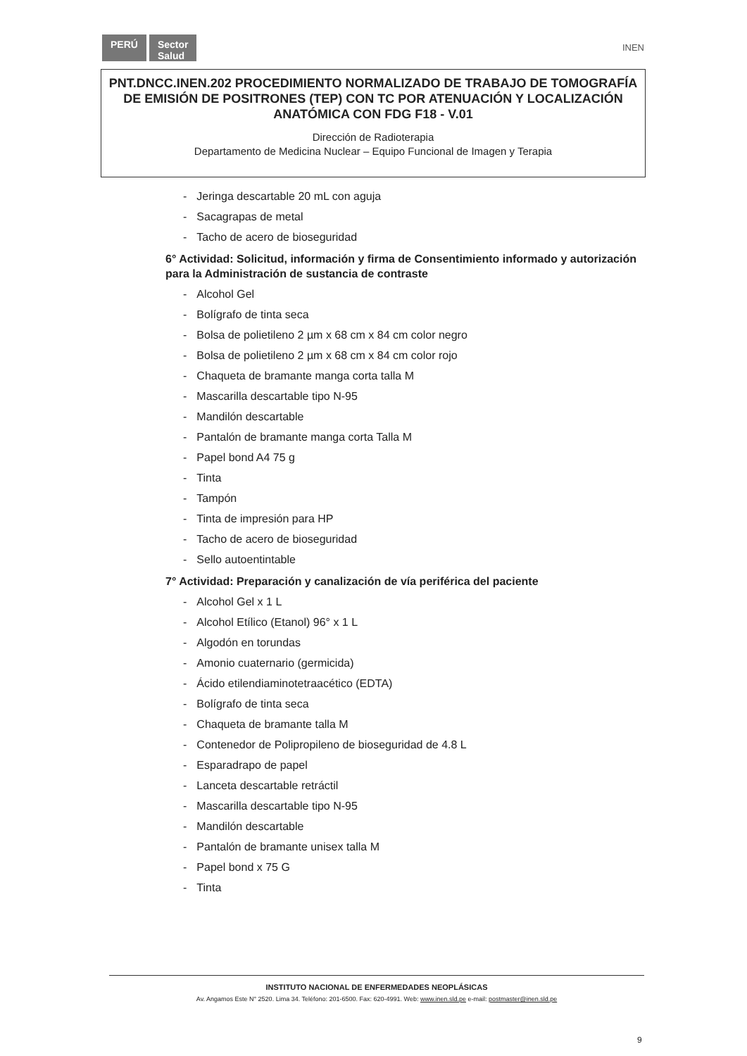PERÚ Sector
Salud
INEN
PNT.DNCC.INEN.202 PROCEDIMIENTO NORMALIZADO DE TRABAJO DE TOMOGRAFÍA DE EMISIÓN DE POSITRONES (TEP) CON TC POR ATENUACIÓN Y LOCALIZACIÓN ANATÓMICA CON FDG F18 - V.01
Dirección de Radioterapia
Departamento de Medicina Nuclear – Equipo Funcional de Imagen y Terapia
- Jeringa descartable 20 mL con aguja
- Sacagrapas de metal
- Tacho de acero de bioseguridad
6° Actividad: Solicitud, información y firma de Consentimiento informado y autorización para la Administración de sustancia de contraste
- Alcohol Gel
- Bolígrafo de tinta seca
- Bolsa de polietileno 2 µm x 68 cm x 84 cm color negro
- Bolsa de polietileno 2 µm x 68 cm x 84 cm color rojo
- Chaqueta de bramante manga corta talla M
- Mascarilla descartable tipo N-95
- Mandilón descartable
- Pantalón de bramante manga corta Talla M
- Papel bond A4 75 g
- Tinta
- Tampón
- Tinta de impresión para HP
- Tacho de acero de bioseguridad
- Sello autoentintable
7° Actividad: Preparación y canalización de vía periférica del paciente
- Alcohol Gel x 1 L
- Alcohol Etílico (Etanol) 96° x 1 L
- Algodón en torundas
- Amonio cuaternario (germicida)
- Ácido etilendiaminotetraacético (EDTA)
- Bolígrafo de tinta seca
- Chaqueta de bramante talla M
- Contenedor de Polipropileno de bioseguridad de 4.8 L
- Esparadrapo de papel
- Lanceta descartable retráctil
- Mascarilla descartable tipo N-95
- Mandilón descartable
- Pantalón de bramante unisex talla M
- Papel bond x 75 G
- Tinta
INSTITUTO NACIONAL DE ENFERMEDADES NEOPLÁSICAS
Av. Angamos Este N° 2520. Lima 34. Teléfono: 201-6500. Fax: 620-4991. Web: www.inen.sld.pe e-mail: postmaster@inen.sld.pe
9